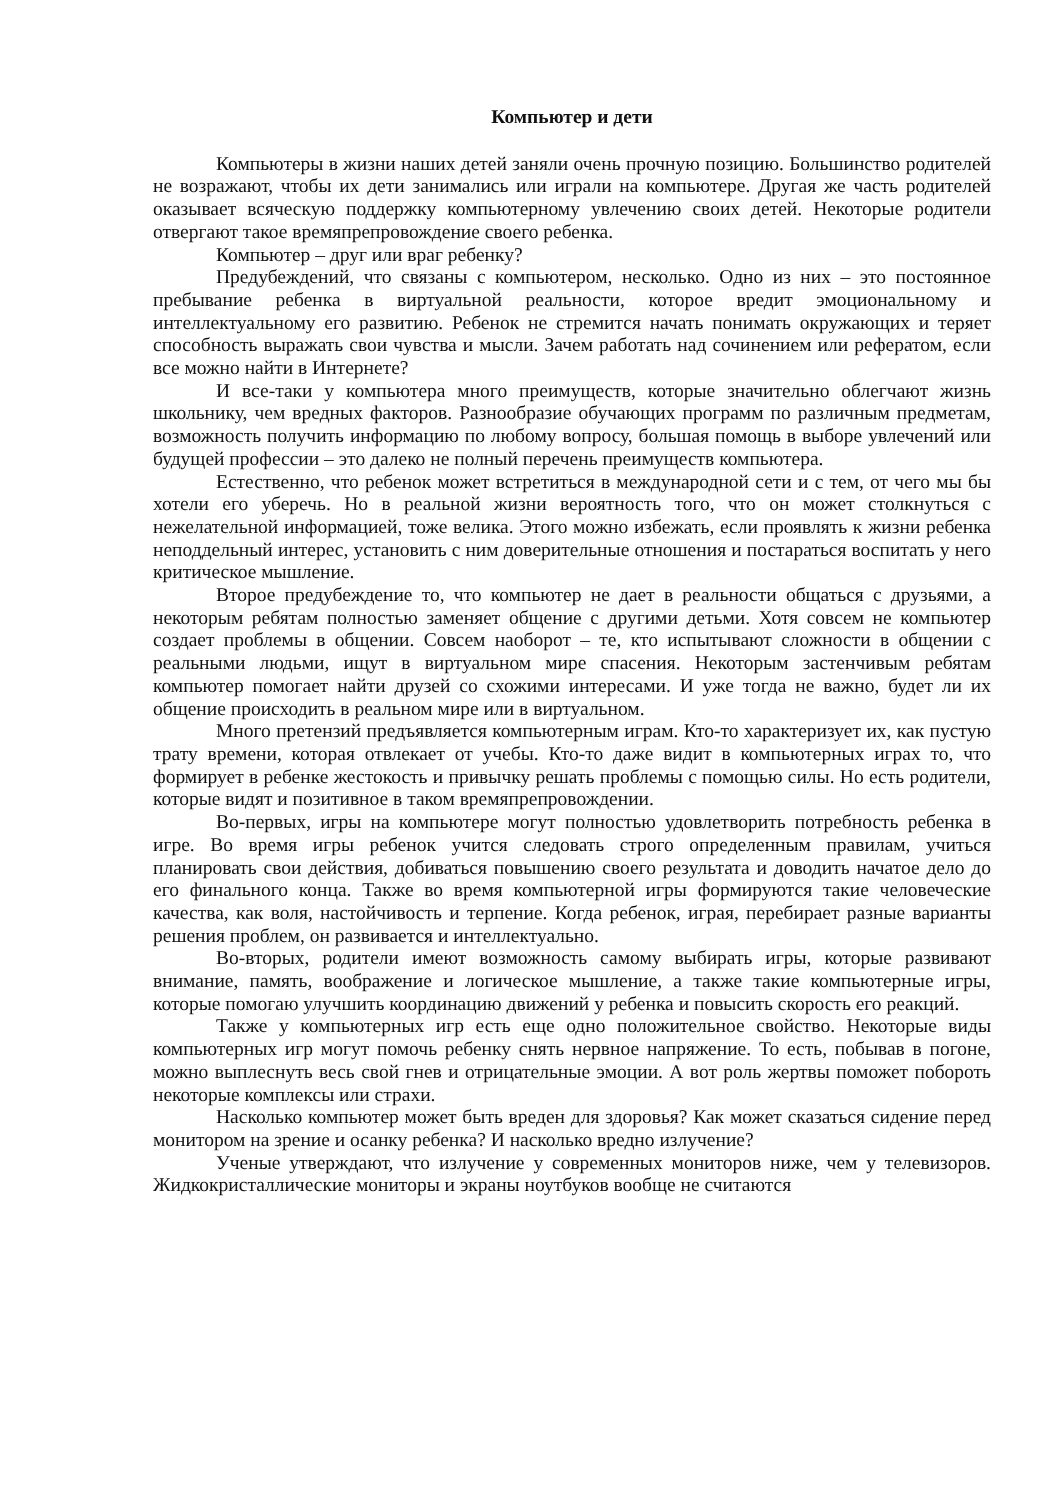Компьютер и дети
Компьютеры в жизни наших детей заняли очень прочную позицию. Большинство родителей не возражают, чтобы их дети занимались или играли на компьютере. Другая же часть родителей оказывает всяческую поддержку компьютерному увлечению своих детей. Некоторые родители отвергают такое времяпрепровождение своего ребенка.
Компьютер – друг или враг ребенку?
Предубеждений, что связаны с компьютером, несколько. Одно из них – это постоянное пребывание ребенка в виртуальной реальности, которое вредит эмоциональному и интеллектуальному его развитию. Ребенок не стремится начать понимать окружающих и теряет способность выражать свои чувства и мысли. Зачем работать над сочинением или рефератом, если все можно найти в Интернете?
И все-таки у компьютера много преимуществ, которые значительно облегчают жизнь школьнику, чем вредных факторов. Разнообразие обучающих программ по различным предметам, возможность получить информацию по любому вопросу, большая помощь в выборе увлечений или будущей профессии – это далеко не полный перечень преимуществ компьютера.
Естественно, что ребенок может встретиться в международной сети и с тем, от чего мы бы хотели его уберечь. Но в реальной жизни вероятность того, что он может столкнуться с нежелательной информацией, тоже велика. Этого можно избежать, если проявлять к жизни ребенка неподдельный интерес, установить с ним доверительные отношения и постараться воспитать у него критическое мышление.
Второе предубеждение то, что компьютер не дает в реальности общаться с друзьями, а некоторым ребятам полностью заменяет общение с другими детьми. Хотя совсем не компьютер создает проблемы в общении. Совсем наоборот – те, кто испытывают сложности в общении с реальными людьми, ищут в виртуальном мире спасения. Некоторым застенчивым ребятам компьютер помогает найти друзей со схожими интересами. И уже тогда не важно, будет ли их общение происходить в реальном мире или в виртуальном.
Много претензий предъявляется компьютерным играм. Кто-то характеризует их, как пустую трату времени, которая отвлекает от учебы. Кто-то даже видит в компьютерных играх то, что формирует в ребенке жестокость и привычку решать проблемы с помощью силы. Но есть родители, которые видят и позитивное в таком времяпрепровождении.
Во-первых, игры на компьютере могут полностью удовлетворить потребность ребенка в игре. Во время игры ребенок учится следовать строго определенным правилам, учиться планировать свои действия, добиваться повышению своего результата и доводить начатое дело до его финального конца. Также во время компьютерной игры формируются такие человеческие качества, как воля, настойчивость и терпение. Когда ребенок, играя, перебирает разные варианты решения проблем, он развивается и интеллектуально.
Во-вторых, родители имеют возможность самому выбирать игры, которые развивают внимание, память, воображение и логическое мышление, а также такие компьютерные игры, которые помогаю улучшить координацию движений у ребенка и повысить скорость его реакций.
Также у компьютерных игр есть еще одно положительное свойство. Некоторые виды компьютерных игр могут помочь ребенку снять нервное напряжение. То есть, побывав в погоне, можно выплеснуть весь свой гнев и отрицательные эмоции. А вот роль жертвы поможет побороть некоторые комплексы или страхи.
Насколько компьютер может быть вреден для здоровья? Как может сказаться сидение перед монитором на зрение и осанку ребенка? И насколько вредно излучение?
Ученые утверждают, что излучение у современных мониторов ниже, чем у телевизоров. Жидкокристаллические мониторы и экраны ноутбуков вообще не считаются